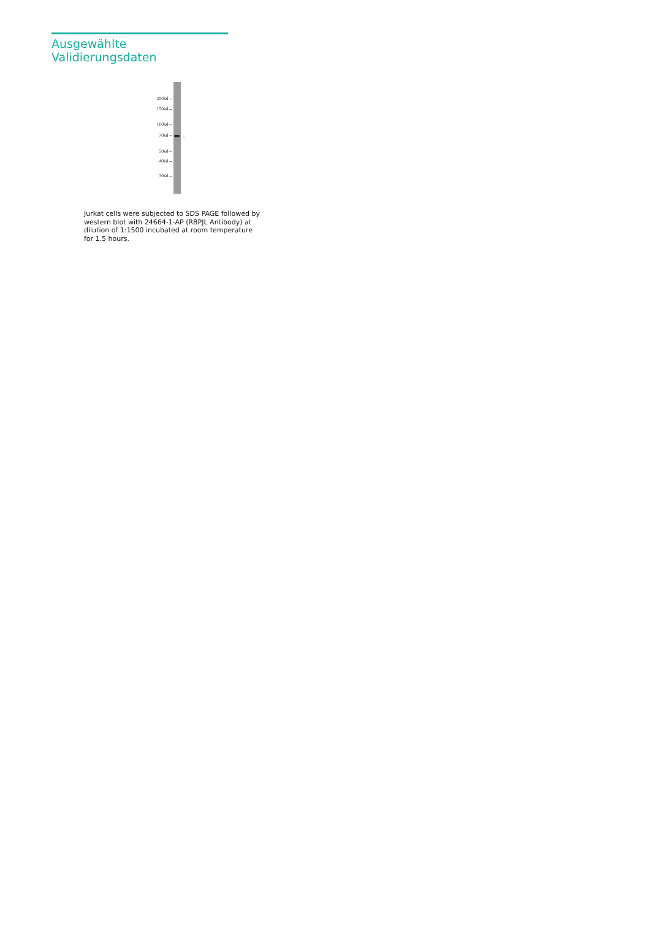Ausgewählte Validierungsdaten
250kd→
150kd→
100kd→
70kd→
50kd→
40kd→
30kd→
←
Jurkat cells were subjected to SDS PAGE followed by western blot with 24664-1-AP (RBPJL Antibody) at dilution of 1:1500 incubated at room temperature for 1.5 hours.